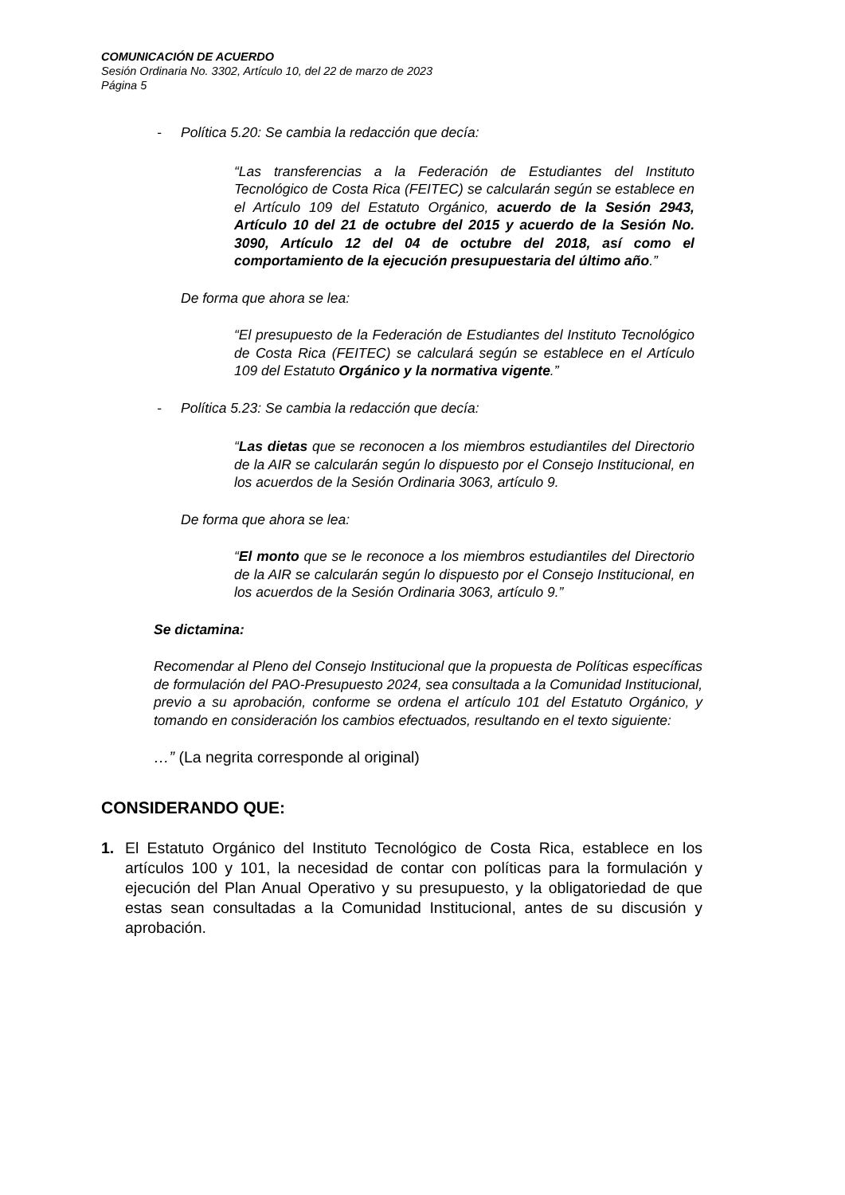COMUNICACIÓN DE ACUERDO
Sesión Ordinaria No. 3302, Artículo 10, del 22 de marzo de 2023
Página 5
- Política 5.20: Se cambia la redacción que decía:
“Las transferencias a la Federación de Estudiantes del Instituto Tecnológico de Costa Rica (FEITEC) se calcularán según se establece en el Artículo 109 del Estatuto Orgánico, acuerdo de la Sesión 2943, Artículo 10 del 21 de octubre del 2015 y acuerdo de la Sesión No. 3090, Artículo 12 del 04 de octubre del 2018, así como el comportamiento de la ejecución presupuestaria del último año.”
De forma que ahora se lea:
“El presupuesto de la Federación de Estudiantes del Instituto Tecnológico de Costa Rica (FEITEC) se calculará según se establece en el Artículo 109 del Estatuto Orgánico y la normativa vigente.”
- Política 5.23: Se cambia la redacción que decía:
“Las dietas que se reconocen a los miembros estudiantiles del Directorio de la AIR se calcularán según lo dispuesto por el Consejo Institucional, en los acuerdos de la Sesión Ordinaria 3063, artículo 9.
De forma que ahora se lea:
“El monto que se le reconoce a los miembros estudiantiles del Directorio de la AIR se calcularán según lo dispuesto por el Consejo Institucional, en los acuerdos de la Sesión Ordinaria 3063, artículo 9.”
Se dictamina:
Recomendar al Pleno del Consejo Institucional que la propuesta de Políticas específicas de formulación del PAO-Presupuesto 2024, sea consultada a la Comunidad Institucional, previo a su aprobación, conforme se ordena el artículo 101 del Estatuto Orgánico, y tomando en consideración los cambios efectuados, resultando en el texto siguiente:
…” (La negrita corresponde al original)
CONSIDERANDO QUE:
1. El Estatuto Orgánico del Instituto Tecnológico de Costa Rica, establece en los artículos 100 y 101, la necesidad de contar con políticas para la formulación y ejecución del Plan Anual Operativo y su presupuesto, y la obligatoriedad de que estas sean consultadas a la Comunidad Institucional, antes de su discusión y aprobación.